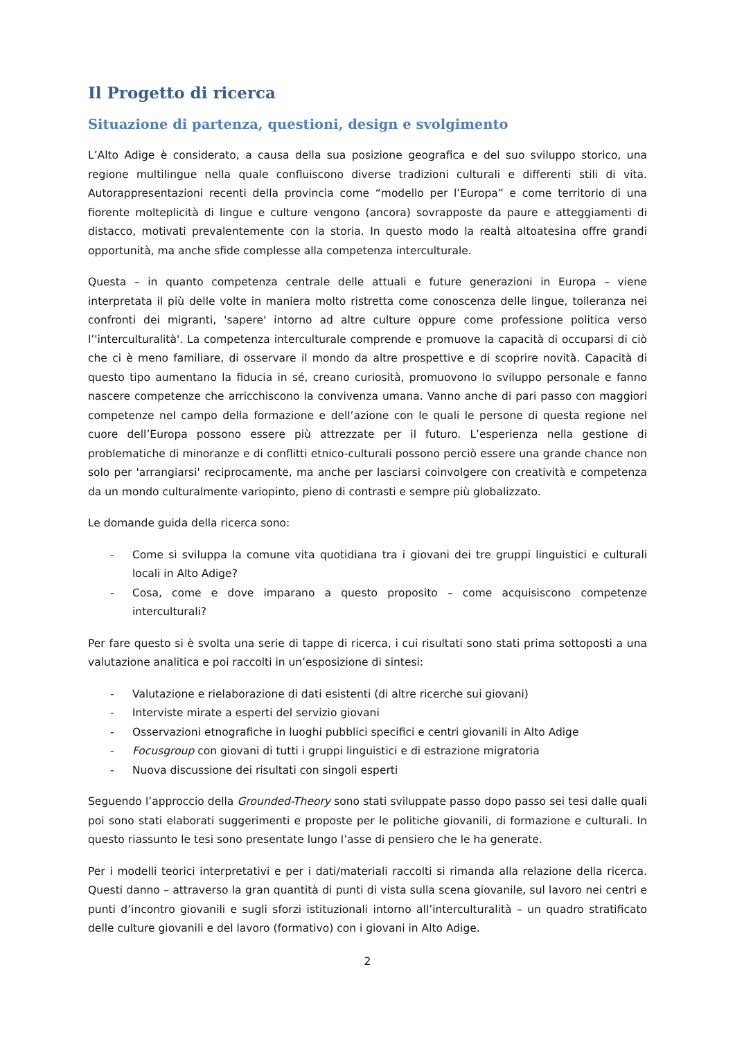Il Progetto di ricerca
Situazione di partenza, questioni, design e svolgimento
L’Alto Adige è considerato, a causa della sua posizione geografica e del suo sviluppo storico, una regione multilingue nella quale confluiscono diverse tradizioni culturali e differenti stili di vita. Autorappresentazioni recenti della provincia come “modello per l’Europa” e come territorio di una fiorente molteplicità di lingue e culture vengono (ancora) sovrapposte da paure e atteggiamenti di distacco, motivati prevalentemente con la storia. In questo modo la realtà altoatesina offre grandi opportunità, ma anche sfide complesse alla competenza interculturale.
Questa – in quanto competenza centrale delle attuali e future generazioni in Europa – viene interpretata il più delle volte in maniera molto ristretta come conoscenza delle lingue, tolleranza nei confronti dei migranti, 'sapere' intorno ad altre culture oppure come professione politica verso l’'interculturalità'. La competenza interculturale comprende e promuove la capacità di occuparsi di ciò che ci è meno familiare, di osservare il mondo da altre prospettive e di scoprire novità. Capacità di questo tipo aumentano la fiducia in sé, creano curiosità, promuovono lo sviluppo personale e fanno nascere competenze che arricchiscono la convivenza umana. Vanno anche di pari passo con maggiori competenze nel campo della formazione e dell’azione con le quali le persone di questa regione nel cuore dell’Europa possono essere più attrezzate per il futuro. L’esperienza nella gestione di problematiche di minoranze e di conflitti etnico-culturali possono perciò essere una grande chance non solo per 'arrangiarsi' reciprocamente, ma anche per lasciarsi coinvolgere con creatività e competenza da un mondo culturalmente variopinto, pieno di contrasti e sempre più globalizzato.
Le domande guida della ricerca sono:
- Come si sviluppa la comune vita quotidiana tra i giovani dei tre gruppi linguistici e culturali locali in Alto Adige?
- Cosa, come e dove imparano a questo proposito – come acquisiscono competenze interculturali?
Per fare questo si è svolta una serie di tappe di ricerca, i cui risultati sono stati prima sottoposti a una valutazione analitica e poi raccolti in un’esposizione di sintesi:
- Valutazione e rielaborazione di dati esistenti (di altre ricerche sui giovani)
- Interviste mirate a esperti del servizio giovani
- Osservazioni etnografiche in luoghi pubblici specifici e centri giovanili in Alto Adige
- Focusgroup con giovani di tutti i gruppi linguistici e di estrazione migratoria
- Nuova discussione dei risultati con singoli esperti
Seguendo l’approccio della Grounded-Theory sono stati sviluppate passo dopo passo sei tesi dalle quali poi sono stati elaborati suggerimenti e proposte per le politiche giovanili, di formazione e culturali. In questo riassunto le tesi sono presentate lungo l’asse di pensiero che le ha generate.
Per i modelli teorici interpretativi e per i dati/materiali raccolti si rimanda alla relazione della ricerca. Questi danno – attraverso la gran quantità di punti di vista sulla scena giovanile, sul lavoro nei centri e punti d’incontro giovanili e sugli sforzi istituzionali intorno all’interculturalità – un quadro stratificato delle culture giovanili e del lavoro (formativo) con i giovani in Alto Adige.
2